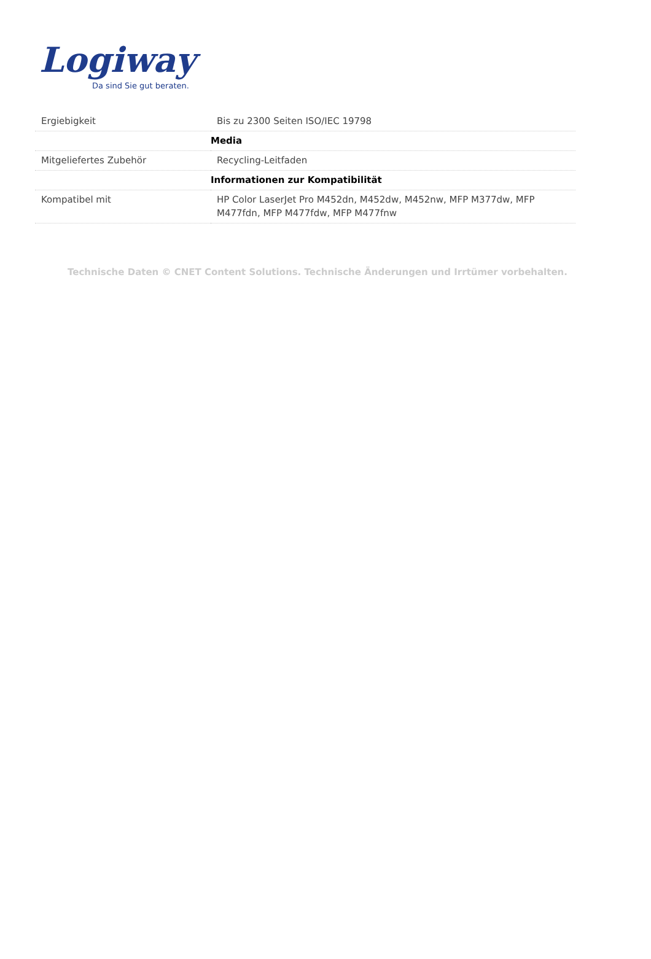Logiway
Da sind Sie gut beraten.
| Ergiebigkeit | Bis zu 2300 Seiten ISO/IEC 19798 |
| | Media |
| Mitgeliefertes Zubehör | Recycling-Leitfaden |
| | Informationen zur Kompatibilität |
| Kompatibel mit | HP Color LaserJet Pro M452dn, M452dw, M452nw, MFP M377dw, MFP M477fdn, MFP M477fdw, MFP M477fnw |
Technische Daten © CNET Content Solutions. Technische Änderungen und Irrtümer vorbehalten.